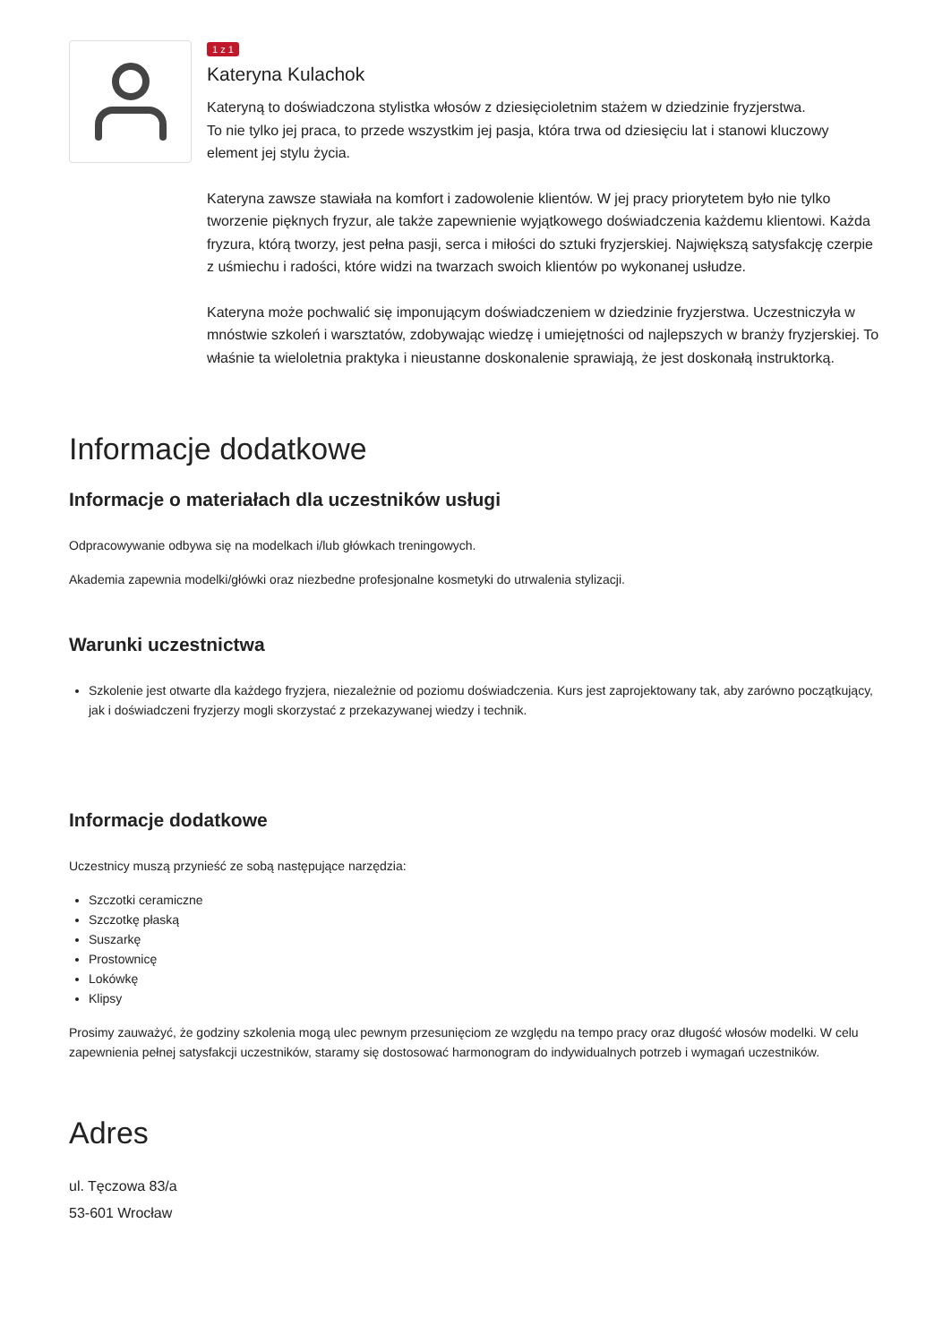1 z 1
Kateryna Kulachok
Kateryną to doświadczona stylistka włosów z dziesięcioletnim stażem w dziedzinie fryzjerstwa.
To nie tylko jej praca, to przede wszystkim jej pasja, która trwa od dziesięciu lat i stanowi kluczowy element jej stylu życia.
Kateryna zawsze stawiała na komfort i zadowolenie klientów. W jej pracy priorytetem było nie tylko tworzenie pięknych fryzur, ale także zapewnienie wyjątkowego doświadczenia każdemu klientowi. Każda fryzura, którą tworzy, jest pełna pasji, serca i miłości do sztuki fryzjerskiej. Największą satysfakcję czerpie z uśmiechu i radości, które widzi na twarzach swoich klientów po wykonanej usłudze.
Kateryna może pochwalić się imponującym doświadczeniem w dziedzinie fryzjerstwa. Uczestniczyła w mnóstwie szkoleń i warsztatów, zdobywając wiedzę i umiejętności od najlepszych w branży fryzjerskiej. To właśnie ta wieloletnia praktyka i nieustanne doskonalenie sprawiają, że jest doskonałą instruktorką.
Informacje dodatkowe
Informacje o materiałach dla uczestników usługi
Odpracowywanie odbywa się na modelkach i/lub główkach treningowych.
Akademia zapewnia modelki/główki oraz niezbedne profesjonalne kosmetyki do utrwalenia stylizacji.
Warunki uczestnictwa
Szkolenie jest otwarte dla każdego fryzjera, niezależnie od poziomu doświadczenia. Kurs jest zaprojektowany tak, aby zarówno początkujący, jak i doświadczeni fryzjerzy mogli skorzystać z przekazywanej wiedzy i technik.
Informacje dodatkowe
Uczestnicy muszą przynieść ze sobą następujące narzędzia:
Szczotki ceramiczne
Szczotkę płaską
Suszarkę
Prostownicę
Lokówkę
Klipsy
Prosimy zauważyć, że godziny szkolenia mogą ulec pewnym przesunięciom ze względu na tempo pracy oraz długość włosów modelki. W celu zapewnienia pełnej satysfakcji uczestników, staramy się dostosować harmonogram do indywidualnych potrzeb i wymagań uczestników.
Adres
ul. Tęczowa 83/a
53-601 Wrocław